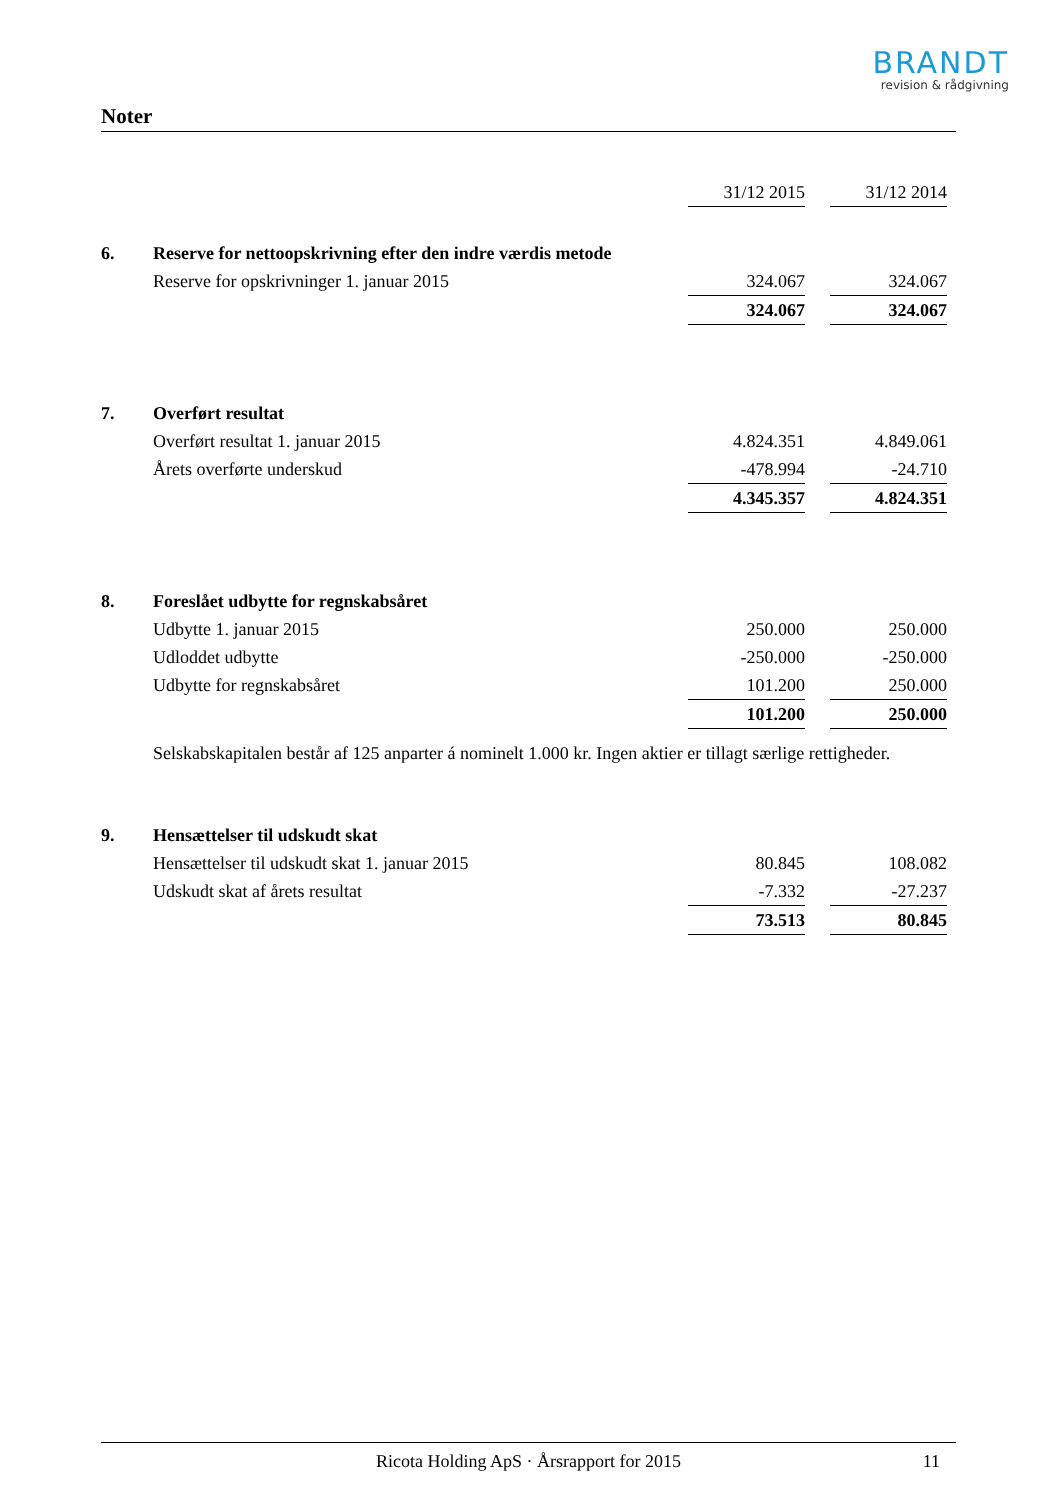BRANDT
revision & rådgivning
Noter
| | | 31/12 2015 | | 31/12 2014 |
| 6. | Reserve for nettoopskrivning efter den indre værdis metode | | | |
| | Reserve for opskrivninger 1. januar 2015 | 324.067 | | 324.067 |
| | | 324.067 | | 324.067 |
| 7. | Overført resultat | | | |
| | Overført resultat 1. januar 2015 | 4.824.351 | | 4.849.061 |
| | Årets overførte underskud | -478.994 | | -24.710 |
| | | 4.345.357 | | 4.824.351 |
| 8. | Foreslået udbytte for regnskabsåret | | | |
| | Udbytte 1. januar 2015 | 250.000 | | 250.000 |
| | Udloddet udbytte | -250.000 | | -250.000 |
| | Udbytte for regnskabsåret | 101.200 | | 250.000 |
| | | 101.200 | | 250.000 |
| | Selskabskapitalen består af 125 anparter á nominelt 1.000 kr. Ingen aktier er tillagt særlige rettigheder. | | | |
| 9. | Hensættelser til udskudt skat | | | |
| | Hensættelser til udskudt skat 1. januar 2015 | 80.845 | | 108.082 |
| | Udskudt skat af årets resultat | -7.332 | | -27.237 |
| | | 73.513 | | 80.845 |
Ricota Holding ApS · Årsrapport for 2015 11